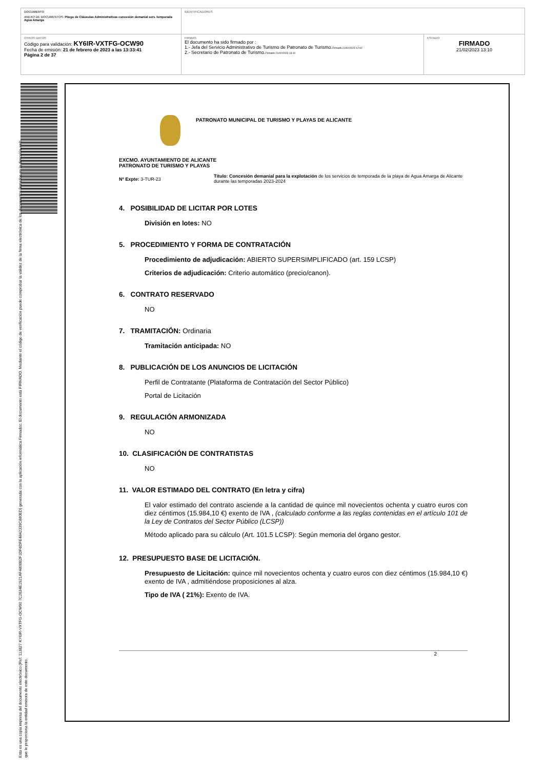| DOCUMENTO ANEXO DE DOCUMENTOS: Pliego de Cláusulas Administrativas concesión demanial serv. temporada Agua Amarga | IDENTIFICADORES | |
| OTROS DATOS Código para validación: KY6IR-VXTFG-OCW90 Fecha de emisión: 21 de febrero de 2023 a las 13:33:41 Página 2 de 37 | FIRMAS El documento ha sido firmado por : 1.- Jefa del Servicio Administrativo de Turismo de Patronato de Turismo. Firmado 21/02/2023 12:02 2.- Secretario de Patronato de Turismo. Firmado 21/02/2023 13:10 | ESTADO FIRMADO 21/02/2023 13:10 |
Esta es una copia impresa del documento electrónico (Ref: 113827 KY6IR-VXTFG-OCW90 7C2634E1921AF4806B2F1DF6DFE4842339C880ED) generada con la aplicación informática Firmadoc. El documento está FIRMADO. Mediante el código de verificación puede comprobar la validez de la firma electrónica de los documentos firmados en la dirección web que le proporciona la entidad emisora de este documento.
PATRONATO MUNICIPAL DE TURISMO Y PLAYAS DE ALICANTE
EXCMO. AYUNTAMIENTO DE ALICANTE
PATRONATO DE TURISMO Y PLAYAS
Nº Expte: 3-TUR-23
Título: Concesión demanial para la explotación de los servicios de temporada de la playa de Agua Amarga de Alicante durante las temporadas 2023-2024
4. POSIBILIDAD DE LICITAR POR LOTES
División en lotes: NO
5. PROCEDIMIENTO Y FORMA DE CONTRATACIÓN
Procedimiento de adjudicación: ABIERTO SUPERSIMPLIFICADO (art. 159 LCSP)
Criterios de adjudicación: Criterio automático (precio/canon).
6. CONTRATO RESERVADO
NO
7. TRAMITACIÓN: Ordinaria
Tramitación anticipada: NO
8. PUBLICACIÓN DE LOS ANUNCIOS DE LICITACIÓN
Perfil de Contratante (Plataforma de Contratación del Sector Público)
Portal de Licitación
9. REGULACIÓN ARMONIZADA
NO
10. CLASIFICACIÓN DE CONTRATISTAS
NO
11. VALOR ESTIMADO DEL CONTRATO (En letra y cifra)
El valor estimado del contrato asciende a la cantidad de quince mil novecientos ochenta y cuatro euros con diez céntimos (15.984,10 €) exento de IVA , (calculado conforme a las reglas contenidas en el artículo 101 de la Ley de Contratos del Sector Público (LCSP))
Método aplicado para su cálculo (Art. 101.5 LCSP): Según memoria del órgano gestor.
12. PRESUPUESTO BASE DE LICITACIÓN.
Presupuesto de Licitación: quince mil novecientos ochenta y cuatro euros con diez céntimos (15.984,10 €) exento de IVA , admitiéndose proposiciones al alza.
Tipo de IVA ( 21%): Exento de IVA.
2